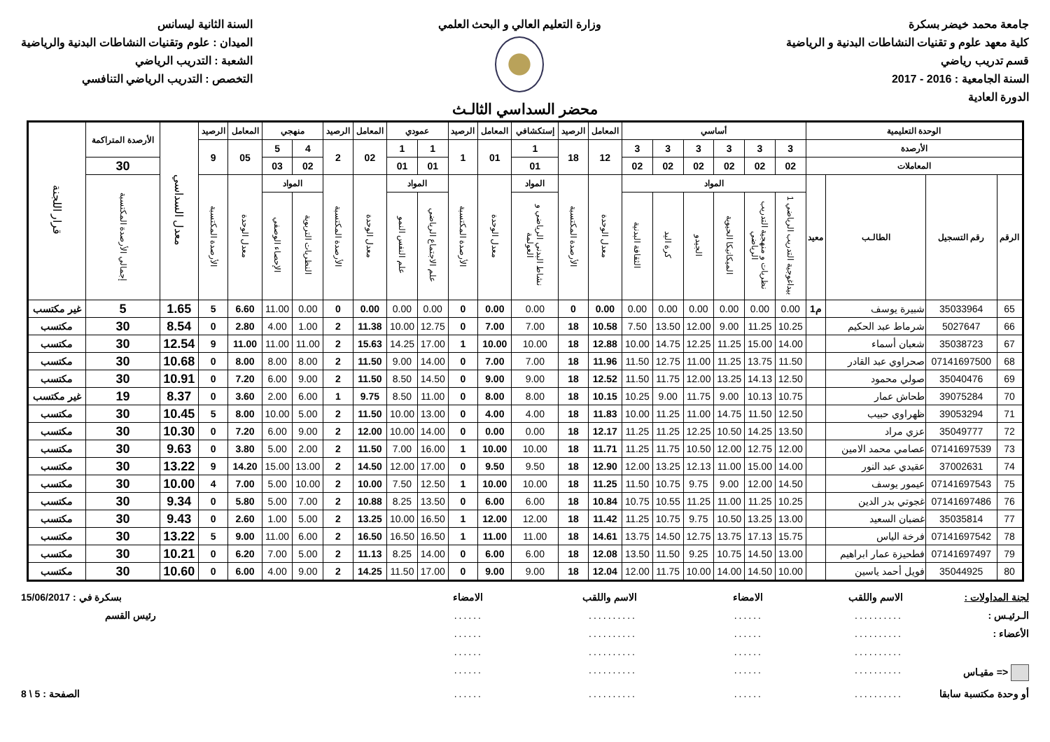جامعة محمد خيضر بسكرة
كلية معهد علوم و تقنيات النشاطات البدنية و الرياضية
قسم تدريب رياضي
السنة الجامعية : 2016 - 2017
الدورة العادية
وزارة التعليم العالي و البحث العلمي
السنة الثانية ليسانس
الميدان : علوم وتقنيات النشاطات البدنية والرياضية
الشعبة : التدريب الرياضي
التخصص : التدريب الرياضي التنافسي
محضر السداسي الثالـث
| الوحدة التعليمية | | | | أساسي | | | | | | المعامل | الرصيد | إستكشافي | المعامل | الرصيد | عمودي | | المعامل | الرصيد | منهجي | | المعامل | الرصيد | معدل السداسي | الأرصدة المتراكمة | قرار اللجنة |
| --- | --- | --- | --- | --- | --- | --- | --- | --- | --- | --- | --- | --- | --- | --- | --- | --- | --- | --- | --- | --- | --- | --- | --- | --- | --- |
| الأرصدة | | | | 3 | 3 | 3 | 3 | 3 | 3 | 12 | 18 | 1 | 01 | 1 | 1 | 1 | 02 | 2 | 4 | 5 | 05 | 9 | | | |
| المعاملات | | | | 02 | 02 | 02 | 02 | 02 | 02 | | | 01 | | | 01 | 01 | | | 02 | 03 | | | | 30 | |
| الرقم | رقم التسجيل | الطالـب | معيد | المواد | | | | | | معدل الوحدة | الأرصدة المكتسبة | المواد | معدل الوحدة | الأرصدة المكتسبة | المواد | | معدل الوحدة | الأرصدة المكتسبة | المواد | | معدل الوحدة | الأرصدة المكتسبة | | إجمالي الأرصدة المكتسبة | |
| | | | | بيداغوجية التدريب الرياضي 1 | نظريات و منهجية التدريب الرياضي | الميكانيكا الحيوية | الجيدو | كرة اليد | الثقافة البدنية | | | نشاط البدني الرياضي و العولمة | | | علم الاجتماع الرياضي | علم النفس النمو | | | النظريات التربوية | الإحصاء الوصفي | | | | | |
| 65 | 35033964 | شبيرة يوسف | م1 | 0.00 | 0.00 | 0.00 | 0.00 | 0.00 | 0.00 | 0.00 | 0 | 0.00 | 0.00 | 0 | 0.00 | 0.00 | 0.00 | 0 | 0.00 | 11.00 | 6.60 | 5 | 1.65 | 5 | غير مكتسب |
| 66 | 5027647 | شرماط عبد الحكيم | | 10.25 | 11.25 | 9.00 | 12.00 | 13.50 | 7.50 | 10.58 | 18 | 7.00 | 7.00 | 0 | 12.75 | 10.00 | 11.38 | 2 | 1.00 | 4.00 | 2.80 | 0 | 8.54 | 30 | مكتسب |
| 67 | 35038723 | شعبان أسماء | | 14.00 | 15.00 | 11.25 | 12.25 | 14.75 | 10.00 | 12.88 | 18 | 10.00 | 10.00 | 1 | 17.00 | 14.25 | 15.63 | 2 | 11.00 | 11.00 | 11.00 | 9 | 12.54 | 30 | مكتسب |
| 68 | 07141697500 | صحراوي عبد القادر | | 11.50 | 13.75 | 11.25 | 11.00 | 12.75 | 11.50 | 11.96 | 18 | 7.00 | 7.00 | 0 | 14.00 | 9.00 | 11.50 | 2 | 8.00 | 8.00 | 8.00 | 0 | 10.68 | 30 | مكتسب |
| 69 | 35040476 | صولي محمود | | 12.50 | 14.13 | 13.25 | 12.00 | 11.75 | 11.50 | 12.52 | 18 | 9.00 | 9.00 | 0 | 14.50 | 8.50 | 11.50 | 2 | 9.00 | 6.00 | 7.20 | 0 | 10.91 | 30 | مكتسب |
| 70 | 39075284 | طحاش عمار | | 10.75 | 10.13 | 9.00 | 11.75 | 9.00 | 10.25 | 10.15 | 18 | 8.00 | 8.00 | 0 | 11.00 | 8.50 | 9.75 | 1 | 6.00 | 2.00 | 3.60 | 0 | 8.37 | 19 | غير مكتسب |
| 71 | 39053294 | ظهراوي حبيب | | 12.50 | 11.50 | 14.75 | 11.00 | 11.25 | 10.00 | 11.83 | 18 | 4.00 | 4.00 | 0 | 13.00 | 10.00 | 11.50 | 2 | 5.00 | 10.00 | 8.00 | 5 | 10.45 | 30 | مكتسب |
| 72 | 35049777 | عزي مراد | | 13.50 | 14.25 | 10.50 | 12.25 | 11.25 | 11.25 | 12.17 | 18 | 0.00 | 0.00 | 0 | 14.00 | 10.00 | 12.00 | 2 | 9.00 | 6.00 | 7.20 | 0 | 10.30 | 30 | مكتسب |
| 73 | 07141697539 | عصامي محمد الامين | | 12.00 | 12.75 | 12.00 | 10.50 | 11.75 | 11.25 | 11.71 | 18 | 10.00 | 10.00 | 1 | 16.00 | 7.00 | 11.50 | 2 | 2.00 | 5.00 | 3.80 | 0 | 9.63 | 30 | مكتسب |
| 74 | 37002631 | عقيدي عبد النور | | 14.00 | 15.00 | 11.00 | 12.13 | 13.25 | 12.00 | 12.90 | 18 | 9.50 | 9.50 | 0 | 17.00 | 12.00 | 14.50 | 2 | 13.00 | 15.00 | 14.20 | 9 | 13.22 | 30 | مكتسب |
| 75 | 07141697543 | عيمور يوسف | | 14.50 | 12.00 | 9.00 | 9.75 | 10.75 | 11.50 | 11.25 | 18 | 10.00 | 10.00 | 1 | 12.50 | 7.50 | 10.00 | 2 | 10.00 | 5.00 | 7.00 | 4 | 10.00 | 30 | مكتسب |
| 76 | 07141697486 | غجوتي بدر الدين | | 10.25 | 11.25 | 11.00 | 11.25 | 10.55 | 10.75 | 10.84 | 18 | 6.00 | 6.00 | 0 | 13.50 | 8.25 | 10.88 | 2 | 7.00 | 5.00 | 5.80 | 0 | 9.34 | 30 | مكتسب |
| 77 | 35035814 | غضبان السعيد | | 13.00 | 13.25 | 10.50 | 9.75 | 10.75 | 11.25 | 11.42 | 18 | 12.00 | 12.00 | 1 | 16.50 | 10.00 | 13.25 | 2 | 5.00 | 1.00 | 2.60 | 0 | 9.43 | 30 | مكتسب |
| 78 | 07141697542 | فرخة الياس | | 15.75 | 17.13 | 13.75 | 12.75 | 14.50 | 13.75 | 14.61 | 18 | 11.00 | 11.00 | 1 | 16.50 | 16.50 | 16.50 | 2 | 6.00 | 11.00 | 9.00 | 5 | 13.22 | 30 | مكتسب |
| 79 | 07141697497 | فطحيزة عمار ابراهيم | | 13.00 | 14.50 | 10.75 | 9.25 | 11.50 | 13.50 | 12.08 | 18 | 6.00 | 6.00 | 0 | 14.00 | 8.25 | 11.13 | 2 | 5.00 | 7.00 | 6.20 | 0 | 10.21 | 30 | مكتسب |
| 80 | 35044925 | فويل أحمد ياسين | | 10.00 | 14.50 | 14.00 | 10.00 | 11.75 | 12.00 | 12.04 | 18 | 9.00 | 9.00 | 0 | 17.00 | 11.50 | 14.25 | 2 | 9.00 | 4.00 | 6.00 | 0 | 10.60 | 30 | مكتسب |
لجنة المداولات :
الاسم واللقب
الامضاء
الاسم واللقب
الامضاء
بسكرة في : 15/06/2017
الـرئيـس :
..........
......
..........
......
رئيس القسم
الأعضاء :
..........
......
..........
......
..........
......
..........
......
<= مقيـاس
..........
......
..........
......
أو وحدة مكتسبة سابقا
..........
......
..........
......
الصفحة : 5 \ 8